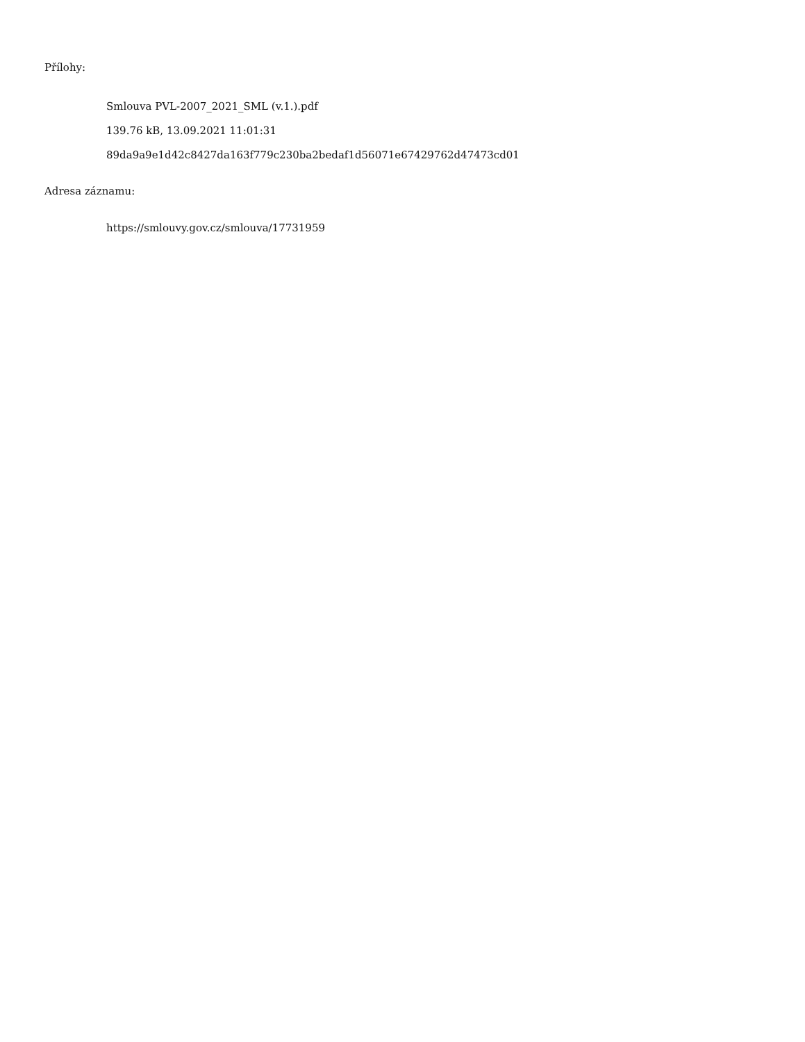Přílohy:
Smlouva PVL-2007_2021_SML (v.1.).pdf
139.76 kB, 13.09.2021 11:01:31
89da9a9e1d42c8427da163f779c230ba2bedaf1d56071e67429762d47473cd01
Adresa záznamu:
https://smlouvy.gov.cz/smlouva/17731959